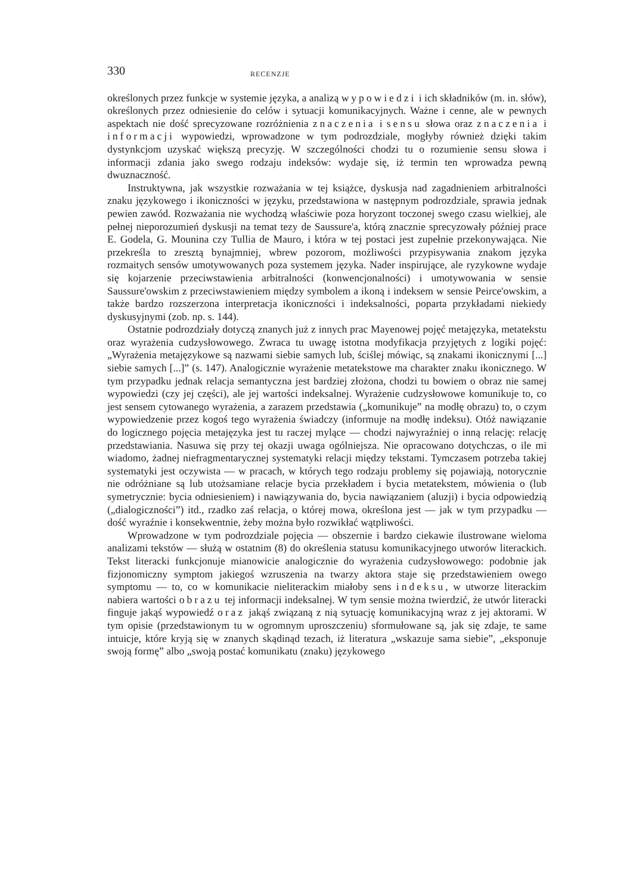330 RECENZJE
określonych przez funkcje w systemie języka, a analizą wypowiedzi i ich składników (m. in. słów), określonych przez odniesienie do celów i sytuacji komunikacyjnych. Ważne i cenne, ale w pewnych aspektach nie dość sprecyzowane rozróżnienia znaczenia i sensu słowa oraz znaczenia i informacji wypowiedzi, wprowadzone w tym podrozdziale, mogłyby również dzięki takim dystynkcjom uzyskać większą precyzję. W szczególności chodzi tu o rozumienie sensu słowa i informacji zdania jako swego rodzaju indeksów: wydaje się, iż termin ten wprowadza pewną dwuznaczność.
Instruktywna, jak wszystkie rozważania w tej książce, dyskusja nad zagadnieniem arbitralności znaku językowego i ikoniczności w języku, przedstawiona w następnym podrozdziale, sprawia jednak pewien zawód. Rozważania nie wychodzą właściwie poza horyzont toczonej swego czasu wielkiej, ale pełnej nieporozumień dyskusji na temat tezy de Saussure'a, którą znacznie sprecyzowały później prace E. Godela, G. Mounina czy Tullia de Mauro, i która w tej postaci jest zupełnie przekonywająca. Nie przekreśla to zresztą bynajmniej, wbrew pozorom, możliwości przypisywania znakom języka rozmaitych sensów umotywowanych poza systemem języka. Nader inspirujące, ale ryzykowne wydaje się kojarzenie przeciwstawienia arbitralności (konwencjonalności) i umotywowania w sensie Saussure'owskim z przeciwstawieniem między symbolem a ikoną i indeksem w sensie Peirce'owskim, a także bardzo rozszerzona interpretacja ikoniczności i indeksalności, poparta przykładami niekiedy dyskusyjnymi (zob. np. s. 144).
Ostatnie podrozdziały dotyczą znanych już z innych prac Mayenowej pojęć metajęzyka, metatekstu oraz wyrażenia cudzysłowowego. Zwraca tu uwagę istotna modyfikacja przyjętych z logiki pojęć: „Wyrażenia metajęzykowe są nazwami siebie samych lub, ściślej mówiąc, są znakami ikonicznymi [...] siebie samych [...]” (s. 147). Analogicznie wyrażenie metatekstowe ma charakter znaku ikonicznego. W tym przypadku jednak relacja semantyczna jest bardziej złożona, chodzi tu bowiem o obraz nie samej wypowiedzi (czy jej części), ale jej wartości indeksalnej. Wyrażenie cudzysłowowe komunikuje to, co jest sensem cytowanego wyrażenia, a zarazem przedstawia („komunikuje” na modłę obrazu) to, o czym wypowiedzenie przez kogoś tego wyrażenia świadczy (informuje na modłę indeksu). Otóż nawiązanie do logicznego pojęcia metajęzyka jest tu raczej mylące — chodzi najwyraźniej o inną relację: relację przedstawiania. Nasuwa się przy tej okazji uwaga ogólniejsza. Nie opracowano dotychczas, o ile mi wiadomo, żadnej niefragmentarycznej systematyki relacji między tekstami. Tymczasem potrzeba takiej systematyki jest oczywista — w pracach, w których tego rodzaju problemy się pojawiają, notorycznie nie odróżniane są lub utożsamiane relacje bycia przekładem i bycia metatekstem, mówienia o (lub symetrycznie: bycia odniesieniem) i nawiązywania do, bycia nawiązaniem (aluzji) i bycia odpowiedzią („dialogiczności”) itd., rzadko zaś relacja, o której mowa, określona jest — jak w tym przypadku — dość wyraźnie i konsekwentnie, żeby można było rozwikłać wątpliwości.
Wprowadzone w tym podrozdziale pojęcia — obszernie i bardzo ciekawie ilustrowane wieloma analizami tekstów — służą w ostatnim (8) do określenia statusu komunikacyjnego utworów literackich. Tekst literacki funkcjonuje mianowicie analogicznie do wyrażenia cudzysłowowego: podobnie jak fizjonomiczny symptom jakiegoś wzruszenia na twarzy aktora staje się przedstawieniem owego symptomu — to, co w komunikacie nieliterackim miałoby sens indeksu, w utworze literackim nabiera wartości obrazu tej informacji indeksalnej. W tym sensie można twierdzić, że utwór literacki finguje jakąś wypowiedź oraz jakąś związaną z nią sytuację komunikacyjną wraz z jej aktorami. W tym opisie (przedstawionym tu w ogromnym uproszczeniu) sformułowane są, jak się zdaje, te same intuicje, które kryją się w znanych skądinąd tezach, iż literatura „wskazuje sama siebie”, „eksponuje swoją formę” albo „swoją postać komunikatu (znaku) językowego